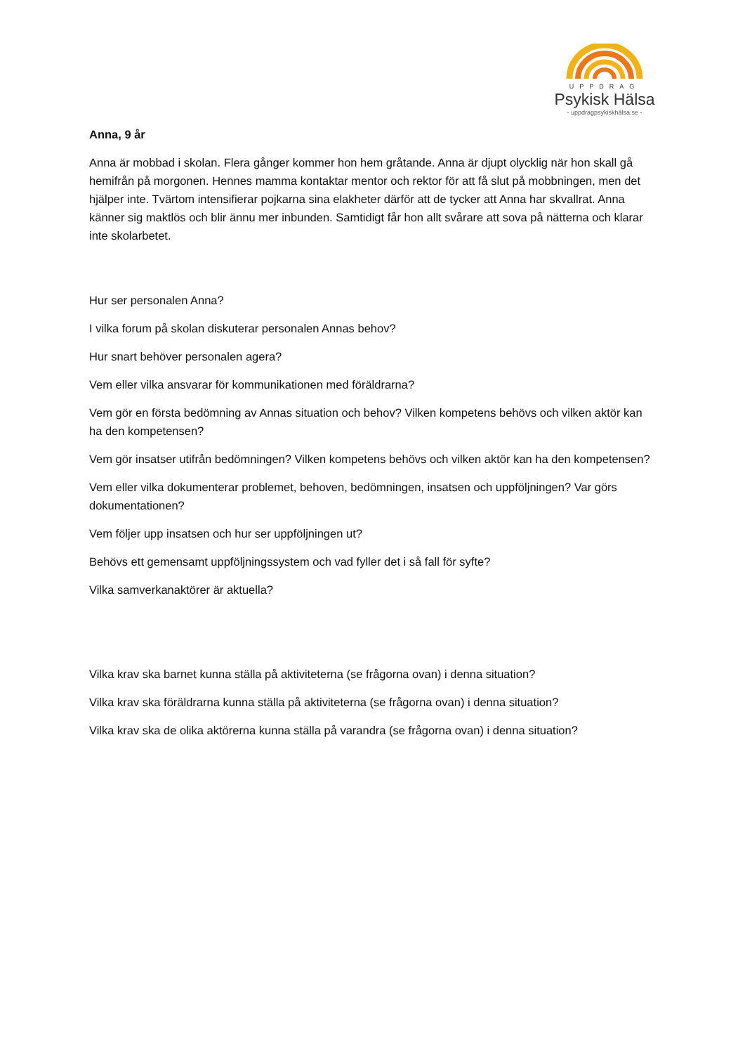UPPDRAG
Psykisk Hälsa
- uppdragpsykiskhälsa.se -
Anna, 9 år
Anna är mobbad i skolan. Flera gånger kommer hon hem gråtande. Anna är djupt olycklig när hon skall gå hemifrån på morgonen. Hennes mamma kontaktar mentor och rektor för att få slut på mobbningen, men det hjälper inte. Tvärtom intensifierar pojkarna sina elakheter därför att de tycker att Anna har skvallrat. Anna känner sig maktlös och blir ännu mer inbunden. Samtidigt får hon allt svårare att sova på nätterna och klarar inte skolarbetet.
Hur ser personalen Anna?
I vilka forum på skolan diskuterar personalen Annas behov?
Hur snart behöver personalen agera?
Vem eller vilka ansvarar för kommunikationen med föräldrarna?
Vem gör en första bedömning av Annas situation och behov? Vilken kompetens behövs och vilken aktör kan ha den kompetensen?
Vem gör insatser utifrån bedömningen? Vilken kompetens behövs och vilken aktör kan ha den kompetensen?
Vem eller vilka dokumenterar problemet, behoven, bedömningen, insatsen och uppföljningen? Var görs dokumentationen?
Vem följer upp insatsen och hur ser uppföljningen ut?
Behövs ett gemensamt uppföljningssystem och vad fyller det i så fall för syfte?
Vilka samverkanaktörer är aktuella?
Vilka krav ska barnet kunna ställa på aktiviteterna (se frågorna ovan) i denna situation?
Vilka krav ska föräldrarna kunna ställa på aktiviteterna (se frågorna ovan) i denna situation?
Vilka krav ska de olika aktörerna kunna ställa på varandra (se frågorna ovan) i denna situation?